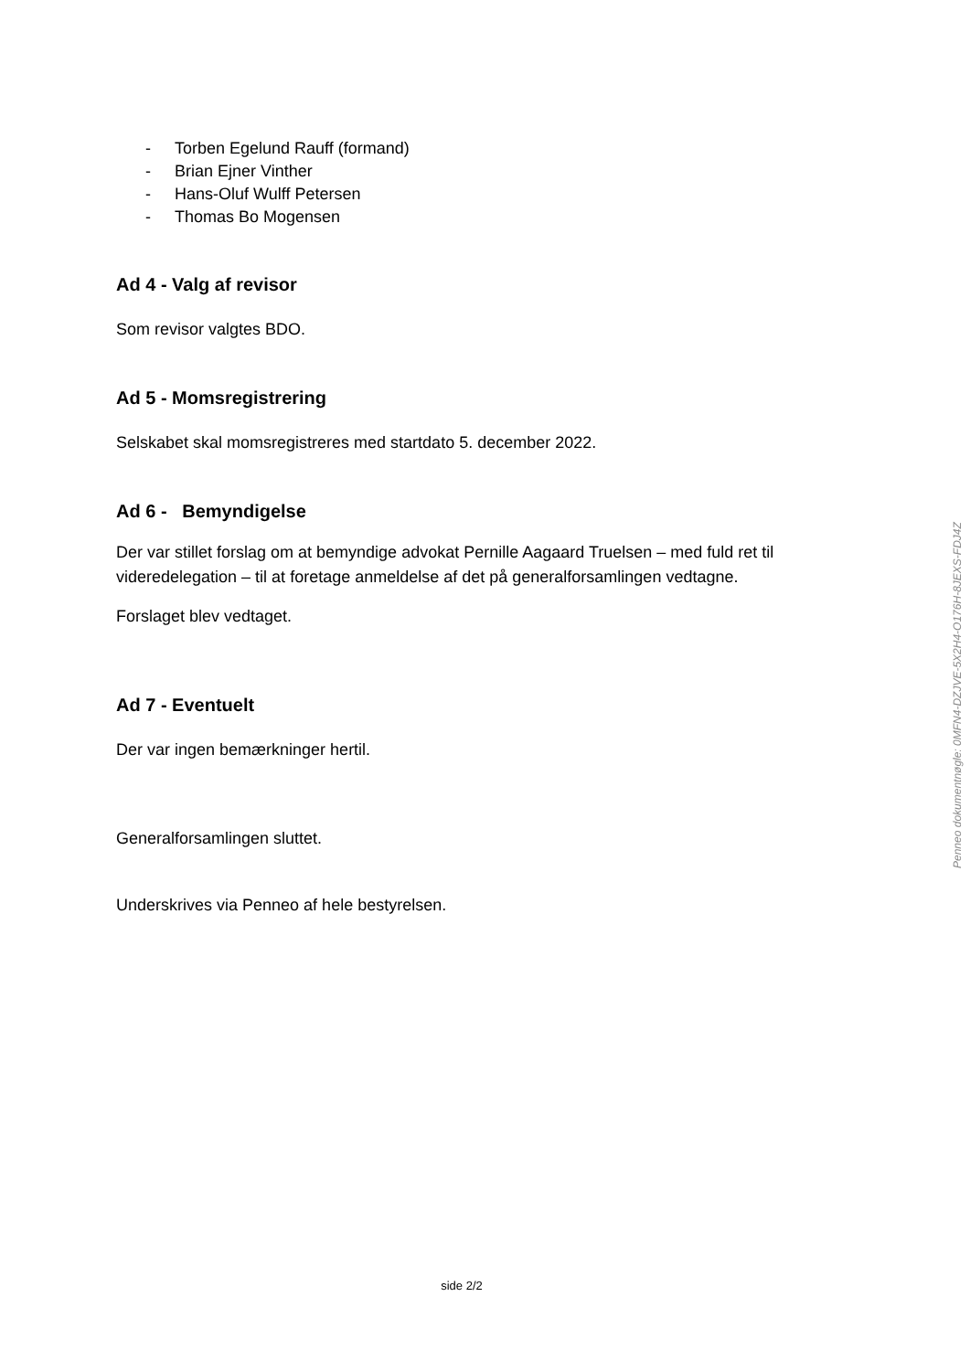- Torben Egelund Rauff (formand)
- Brian Ejner Vinther
- Hans-Oluf Wulff Petersen
- Thomas Bo Mogensen
Ad 4 - Valg af revisor
Som revisor valgtes BDO.
Ad 5 - Momsregistrering
Selskabet skal momsregistreres med startdato 5. december 2022.
Ad 6 - Bemyndigelse
Der var stillet forslag om at bemyndige advokat Pernille Aagaard Truelsen – med fuld ret til videredelegation – til at foretage anmeldelse af det på generalforsamlingen vedtagne.
Forslaget blev vedtaget.
Ad 7 - Eventuelt
Der var ingen bemærkninger hertil.
Generalforsamlingen sluttet.
Underskrives via Penneo af hele bestyrelsen.
Penneo dokumentnøgle: 0MFN4-DZJVE-5X2H4-O176H-8JEXS-FDJ4Z
side 2/2